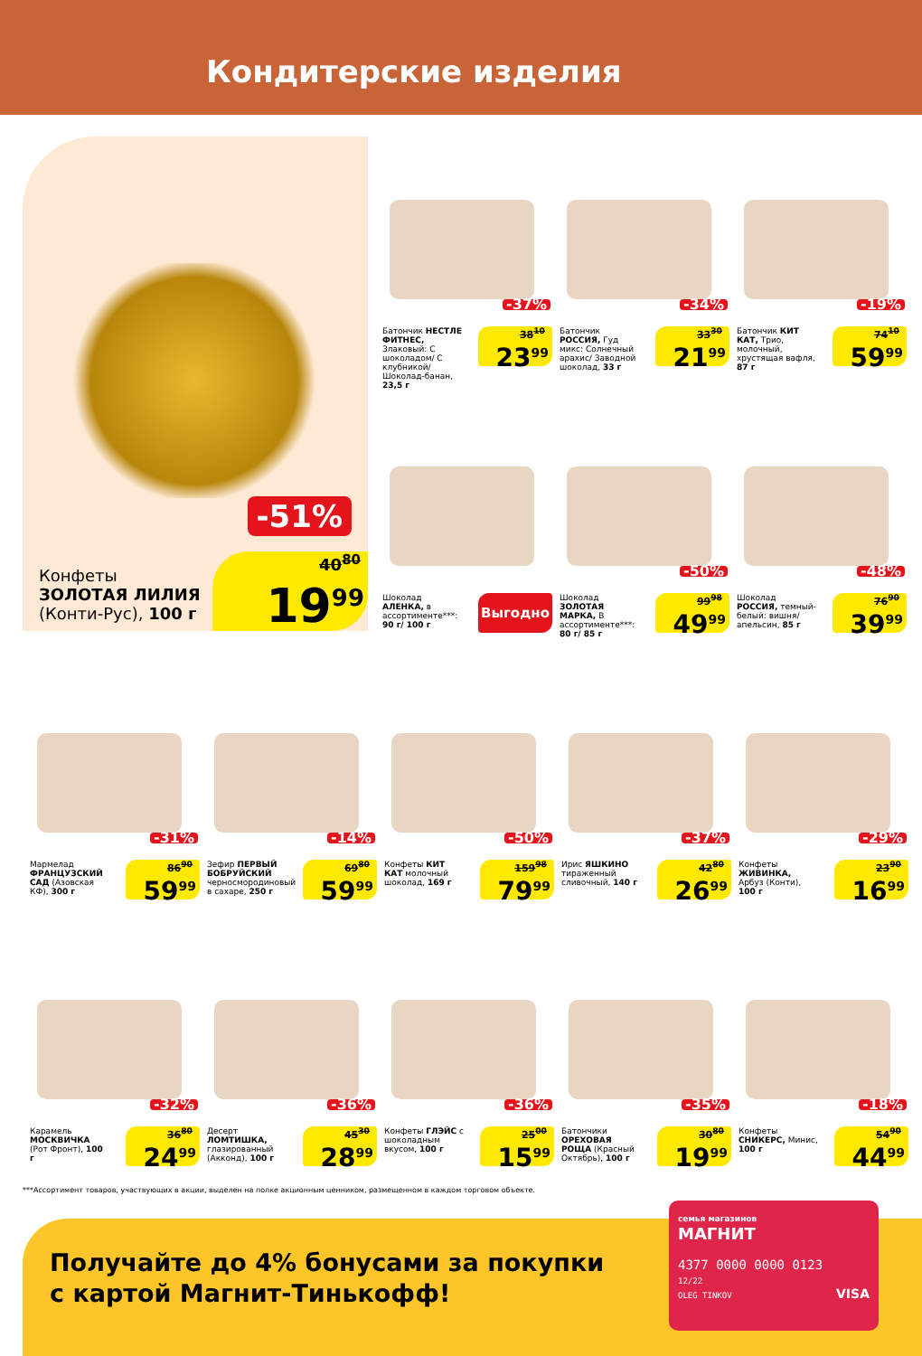Кондитерские изделия
-51%
Конфеты
ЗОЛОТАЯ ЛИЛИЯ
(Конти-Рус), 100 г
40<sup>80</sup>
19<sup>99</sup>
-37%
Батончик НЕСТЛЕ ФИТНЕС, Злаковый: С шоколадом/ С клубникой/ Шоколад-банан, 23,5 г
38<sup>10</sup>
23<sup>99</sup>
-34%
Батончик РОССИЯ, Гуд микс: Солнечный арахис/ Заводной шоколад, 33 г
33<sup>30</sup>
21<sup>99</sup>
-19%
Батончик КИТ КАТ, Трио, молочный, хрустящая вафля, 87 г
74<sup>10</sup>
59<sup>99</sup>
Шоколад АЛЕНКА, в ассортименте***: 90 г/ 100 г
Выгодно
-50%
Шоколад ЗОЛОТАЯ МАРКА, В ассортименте***: 80 г/ 85 г
99<sup>98</sup>
49<sup>99</sup>
-48%
Шоколад РОССИЯ, темный-белый: вишня/ апельсин, 85 г
76<sup>90</sup>
39<sup>99</sup>
-31%
Мармелад ФРАНЦУЗСКИЙ САД (Азовская КФ), 300 г
86<sup>90</sup>
59<sup>99</sup>
-14%
Зефир ПЕРВЫЙ БОБРУЙСКИЙ черносмородиновый в сахаре, 250 г
69<sup>80</sup>
59<sup>99</sup>
-50%
Конфеты КИТ КАТ молочный шоколад, 169 г
159<sup>98</sup>
79<sup>99</sup>
-37%
Ирис ЯШКИНО тираженный сливочный, 140 г
42<sup>80</sup>
26<sup>99</sup>
-29%
Конфеты ЖИВИНКА, Арбуз (Конти), 100 г
23<sup>90</sup>
16<sup>99</sup>
-32%
Карамель МОСКВИЧКА (Рот Фронт), 100 г
36<sup>80</sup>
24<sup>99</sup>
-36%
Десерт ЛОМТИШКА, глазированный (Акконд), 100 г
45<sup>30</sup>
28<sup>99</sup>
-36%
Конфеты ГЛЭЙС с шоколадным вкусом, 100 г
25<sup>00</sup>
15<sup>99</sup>
-35%
Батончики ОРЕХОВАЯ РОЩА (Красный Октябрь), 100 г
30<sup>80</sup>
19<sup>99</sup>
-18%
Конфеты СНИКЕРС, Минис, 100 г
54<sup>90</sup>
44<sup>99</sup>
***Ассортимент товаров, участвующих в акции, выделен на полке акционным ценником, размещенном в каждом торговом объекте.
Получайте до 4% бонусами за покупки
с картой Магнит-Тинькофф!
семья магазинов
МАГНИТ
4377 0000 0000 0123
12/22
OLEG TINKOV VISA